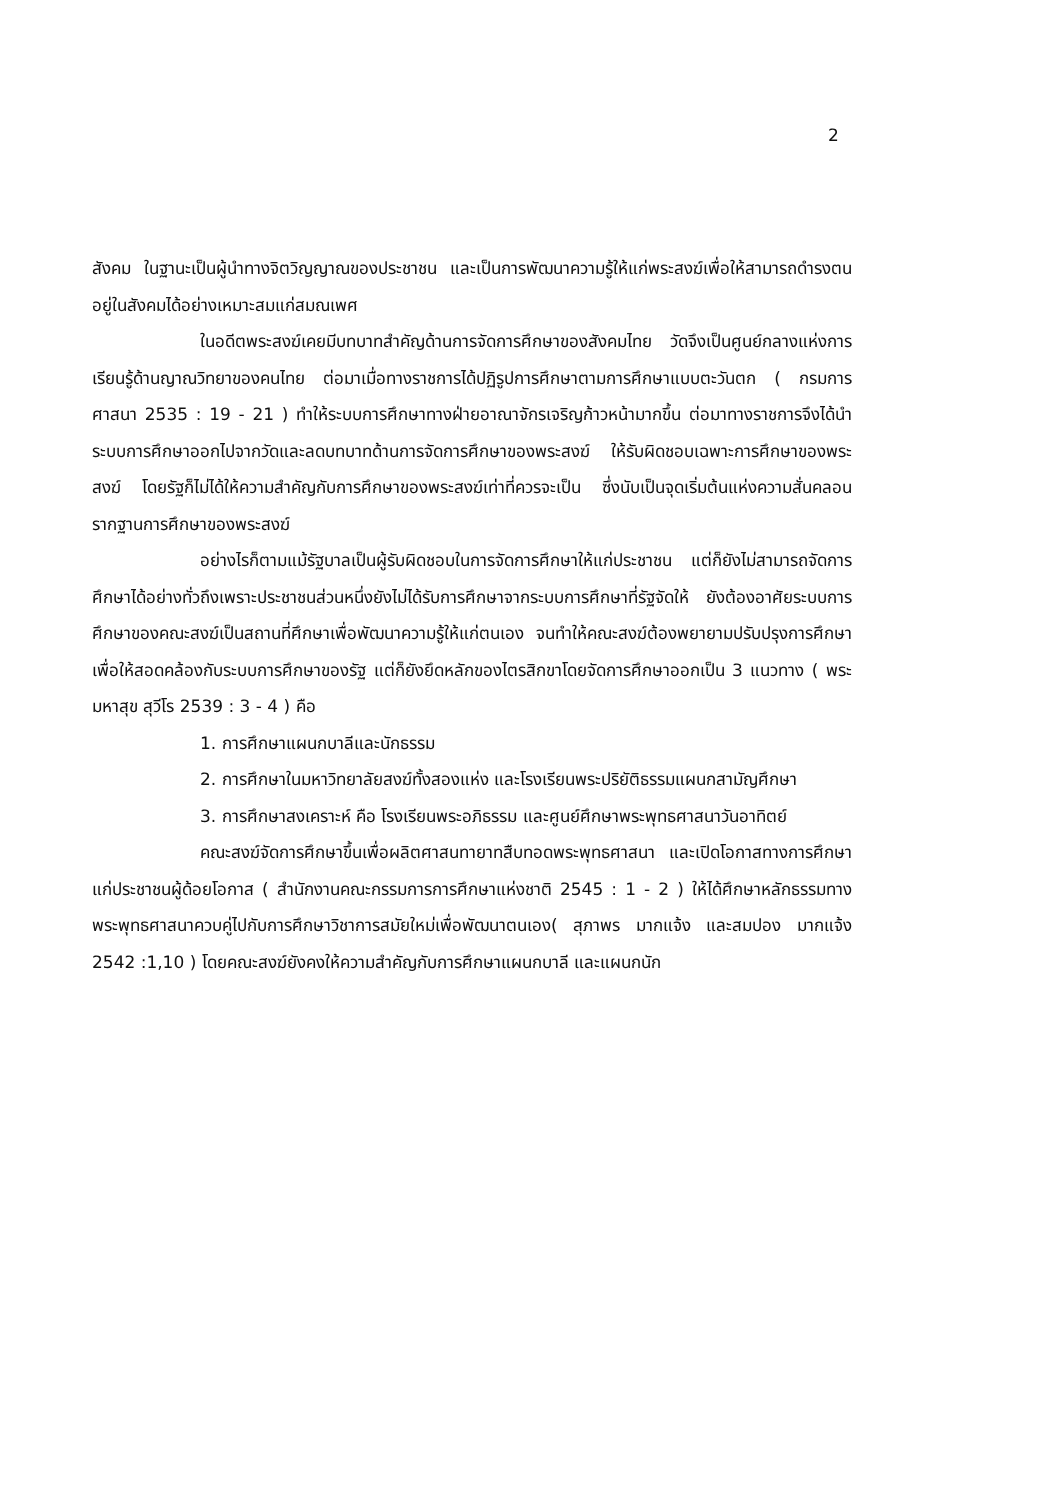2
สังคม ในฐานะเป็นผู้นำทางจิตวิญญาณของประชาชน และเป็นการพัฒนาความรู้ให้แก่พระสงฆ์เพื่อให้สามารถดำรงตนอยู่ในสังคมได้อย่างเหมาะสมแก่สมณเพศ
ในอดีตพระสงฆ์เคยมีบทบาทสำคัญด้านการจัดการศึกษาของสังคมไทย วัดจึงเป็นศูนย์กลางแห่งการเรียนรู้ด้านญาณวิทยาของคนไทย ต่อมาเมื่อทางราชการได้ปฏิรูปการศึกษาตามการศึกษาแบบตะวันตก ( กรมการศาสนา 2535 : 19 - 21 ) ทำให้ระบบการศึกษาทางฝ่ายอาณาจักรเจริญก้าวหน้ามากขึ้น ต่อมาทางราชการจึงได้นำระบบการศึกษาออกไปจากวัดและลดบทบาทด้านการจัดการศึกษาของพระสงฆ์ ให้รับผิดชอบเฉพาะการศึกษาของพระสงฆ์ โดยรัฐก็ไม่ได้ให้ความสำคัญกับการศึกษาของพระสงฆ์เท่าที่ควรจะเป็น ซึ่งนับเป็นจุดเริ่มต้นแห่งความสั่นคลอนรากฐานการศึกษาของพระสงฆ์
อย่างไรก็ตามแม้รัฐบาลเป็นผู้รับผิดชอบในการจัดการศึกษาให้แก่ประชาชน แต่ก็ยังไม่สามารถจัดการศึกษาได้อย่างทั่วถึงเพราะประชาชนส่วนหนึ่งยังไม่ได้รับการศึกษาจากระบบการศึกษาที่รัฐจัดให้ ยังต้องอาศัยระบบการศึกษาของคณะสงฆ์เป็นสถานที่ศึกษาเพื่อพัฒนาความรู้ให้แก่ตนเอง จนทำให้คณะสงฆ์ต้องพยายามปรับปรุงการศึกษาเพื่อให้สอดคล้องกับระบบการศึกษาของรัฐ แต่ก็ยังยึดหลักของไตรสิกขาโดยจัดการศึกษาออกเป็น 3 แนวทาง ( พระมหาสุข สุวีโร 2539 : 3 - 4 ) คือ
1. การศึกษาแผนกบาลีและนักธรรม
2. การศึกษาในมหาวิทยาลัยสงฆ์ทั้งสองแห่ง และโรงเรียนพระปริยัติธรรมแผนกสามัญศึกษา
3. การศึกษาสงเคราะห์ คือ โรงเรียนพระอภิธรรม และศูนย์ศึกษาพระพุทธศาสนาวันอาทิตย์
คณะสงฆ์จัดการศึกษาขึ้นเพื่อผลิตศาสนทายาทสืบทอดพระพุทธศาสนา และเปิดโอกาสทางการศึกษาแก่ประชาชนผู้ด้อยโอกาส ( สำนักงานคณะกรรมการการศึกษาแห่งชาติ 2545 : 1 - 2 ) ให้ได้ศึกษาหลักธรรมทางพระพุทธศาสนาควบคู่ไปกับการศึกษาวิชาการสมัยใหม่เพื่อพัฒนาตนเอง( สุภาพร มากแจ้ง และสมปอง มากแจ้ง 2542 :1,10 ) โดยคณะสงฆ์ยังคงให้ความสำคัญกับการศึกษาแผนกบาลี และแผนกนัก